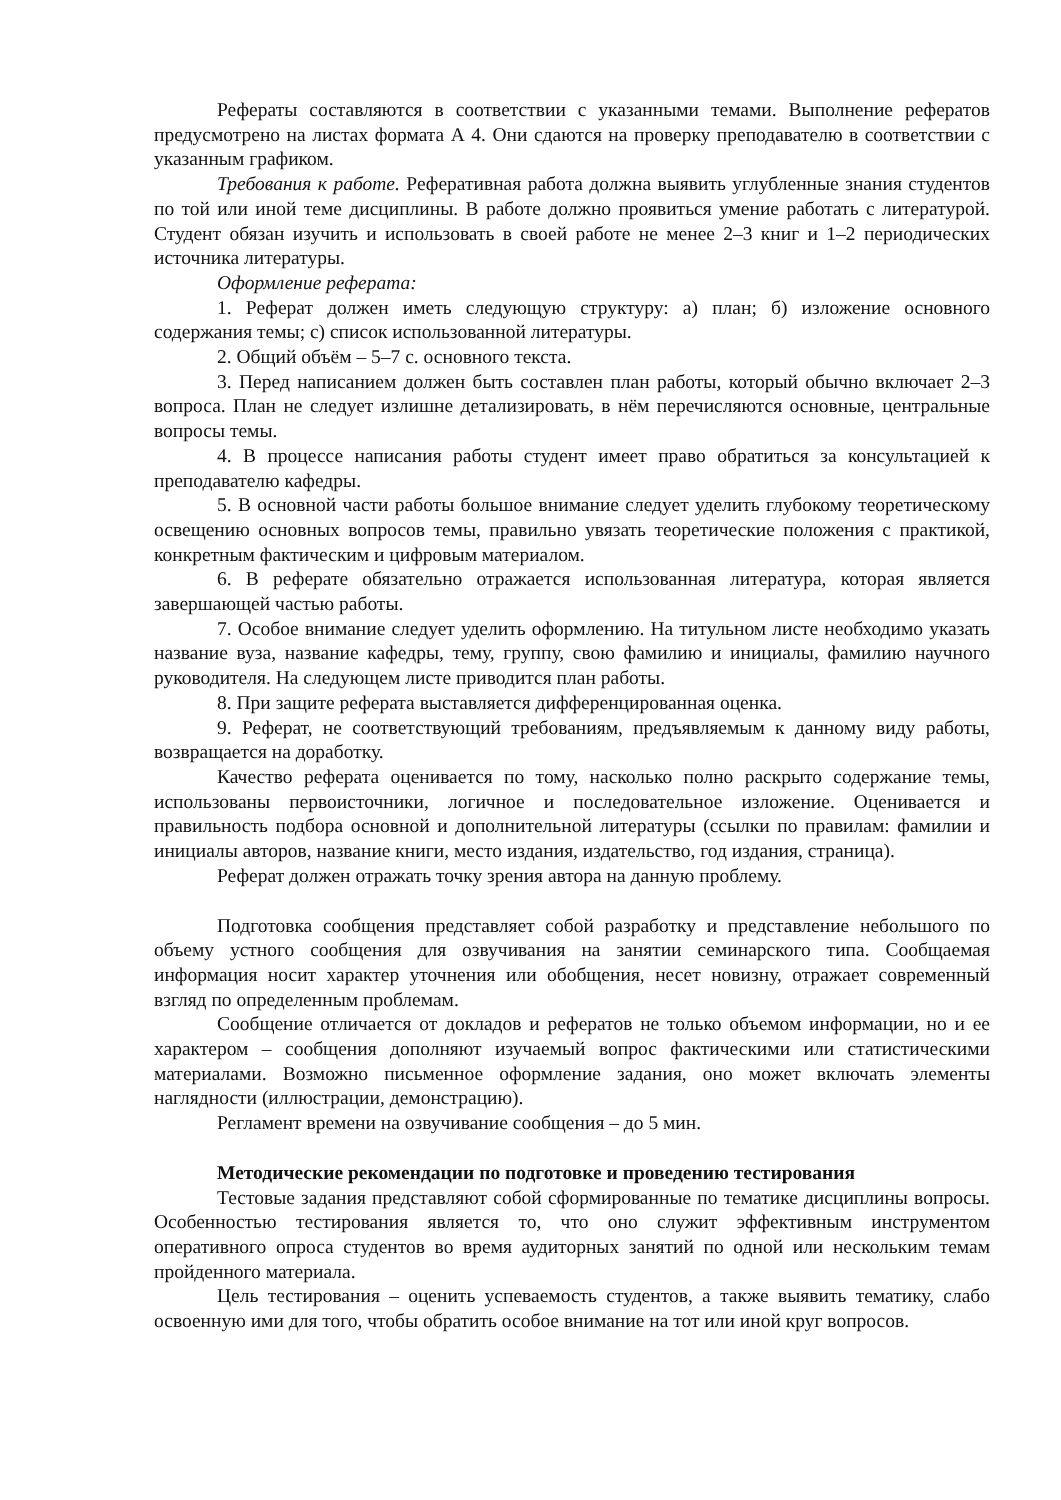Рефераты составляются в соответствии с указанными темами. Выполнение рефератов предусмотрено на листах формата А 4. Они сдаются на проверку преподавателю в соответствии с указанным графиком.
Требования к работе. Реферативная работа должна выявить углубленные знания студентов по той или иной теме дисциплины. В работе должно проявиться умение работать с литературой. Студент обязан изучить и использовать в своей работе не менее 2–3 книг и 1–2 периодических источника литературы.
Оформление реферата:
1. Реферат должен иметь следующую структуру: а) план; б) изложение основного содержания темы; с) список использованной литературы.
2. Общий объём – 5–7 с. основного текста.
3. Перед написанием должен быть составлен план работы, который обычно включает 2–3 вопроса. План не следует излишне детализировать, в нём перечисляются основные, центральные вопросы темы.
4. В процессе написания работы студент имеет право обратиться за консультацией к преподавателю кафедры.
5. В основной части работы большое внимание следует уделить глубокому теоретическому освещению основных вопросов темы, правильно увязать теоретические положения с практикой, конкретным фактическим и цифровым материалом.
6. В реферате обязательно отражается использованная литература, которая является завершающей частью работы.
7. Особое внимание следует уделить оформлению. На титульном листе необходимо указать название вуза, название кафедры, тему, группу, свою фамилию и инициалы, фамилию научного руководителя. На следующем листе приводится план работы.
8. При защите реферата выставляется дифференцированная оценка.
9. Реферат, не соответствующий требованиям, предъявляемым к данному виду работы, возвращается на доработку.
Качество реферата оценивается по тому, насколько полно раскрыто содержание темы, использованы первоисточники, логичное и последовательное изложение. Оценивается и правильность подбора основной и дополнительной литературы (ссылки по правилам: фамилии и инициалы авторов, название книги, место издания, издательство, год издания, страница).
Реферат должен отражать точку зрения автора на данную проблему.
Подготовка сообщения представляет собой разработку и представление небольшого по объему устного сообщения для озвучивания на занятии семинарского типа. Сообщаемая информация носит характер уточнения или обобщения, несет новизну, отражает современный взгляд по определенным проблемам.
Сообщение отличается от докладов и рефератов не только объемом информации, но и ее характером – сообщения дополняют изучаемый вопрос фактическими или статистическими материалами. Возможно письменное оформление задания, оно может включать элементы наглядности (иллюстрации, демонстрацию).
Регламент времени на озвучивание сообщения – до 5 мин.
Методические рекомендации по подготовке и проведению тестирования
Тестовые задания представляют собой сформированные по тематике дисциплины вопросы. Особенностью тестирования является то, что оно служит эффективным инструментом оперативного опроса студентов во время аудиторных занятий по одной или нескольким темам пройденного материала.
Цель тестирования – оценить успеваемость студентов, а также выявить тематику, слабо освоенную ими для того, чтобы обратить особое внимание на тот или иной круг вопросов.